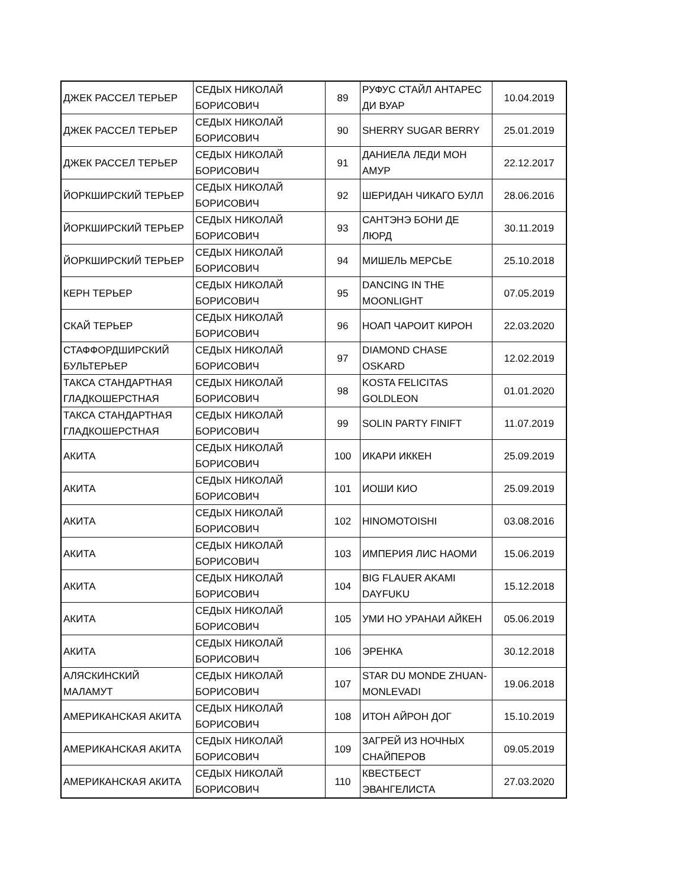| ДЖЕК РАССЕЛ ТЕРЬЕР | СЕДЫХ НИКОЛАЙ БОРИСОВИЧ | 89 | РУФУС СТАЙЛ АНТАРЕС ДИ ВУАР | 10.04.2019 |
| ДЖЕК РАССЕЛ ТЕРЬЕР | СЕДЫХ НИКОЛАЙ БОРИСОВИЧ | 90 | SHERRY SUGAR BERRY | 25.01.2019 |
| ДЖЕК РАССЕЛ ТЕРЬЕР | СЕДЫХ НИКОЛАЙ БОРИСОВИЧ | 91 | ДАНИЕЛА ЛЕДИ МОН АМУР | 22.12.2017 |
| ЙОРКШИРСКИЙ ТЕРЬЕР | СЕДЫХ НИКОЛАЙ БОРИСОВИЧ | 92 | ШЕРИДАН ЧИКАГО БУЛЛ | 28.06.2016 |
| ЙОРКШИРСКИЙ ТЕРЬЕР | СЕДЫХ НИКОЛАЙ БОРИСОВИЧ | 93 | САНТЭНЭ БОНИ ДЕ ЛЮРД | 30.11.2019 |
| ЙОРКШИРСКИЙ ТЕРЬЕР | СЕДЫХ НИКОЛАЙ БОРИСОВИЧ | 94 | МИШЕЛЬ МЕРСЬЕ | 25.10.2018 |
| КЕРН ТЕРЬЕР | СЕДЫХ НИКОЛАЙ БОРИСОВИЧ | 95 | DANCING IN THE MOONLIGHT | 07.05.2019 |
| СКАЙ ТЕРЬЕР | СЕДЫХ НИКОЛАЙ БОРИСОВИЧ | 96 | НОАП ЧАРОИТ КИРОН | 22.03.2020 |
| СТАФФОРДШИРСКИЙ БУЛЬТЕРЬЕР | СЕДЫХ НИКОЛАЙ БОРИСОВИЧ | 97 | DIAMOND CHASE OSKARD | 12.02.2019 |
| ТАКСА СТАНДАРТНАЯ ГЛАДКОШЕРСТНАЯ | СЕДЫХ НИКОЛАЙ БОРИСОВИЧ | 98 | KOSTA FELICITAS GOLDLEON | 01.01.2020 |
| ТАКСА СТАНДАРТНАЯ ГЛАДКОШЕРСТНАЯ | СЕДЫХ НИКОЛАЙ БОРИСОВИЧ | 99 | SOLIN PARTY FINIFT | 11.07.2019 |
| АКИТА | СЕДЫХ НИКОЛАЙ БОРИСОВИЧ | 100 | ИКАРИ ИККЕН | 25.09.2019 |
| АКИТА | СЕДЫХ НИКОЛАЙ БОРИСОВИЧ | 101 | ИОШИ КИО | 25.09.2019 |
| АКИТА | СЕДЫХ НИКОЛАЙ БОРИСОВИЧ | 102 | HINOMOTOISHI | 03.08.2016 |
| АКИТА | СЕДЫХ НИКОЛАЙ БОРИСОВИЧ | 103 | ИМПЕРИЯ ЛИС НАОМИ | 15.06.2019 |
| АКИТА | СЕДЫХ НИКОЛАЙ БОРИСОВИЧ | 104 | BIG FLAUER AKAMI DAYFUKU | 15.12.2018 |
| АКИТА | СЕДЫХ НИКОЛАЙ БОРИСОВИЧ | 105 | УМИ НО УРАНАИ АЙКЕН | 05.06.2019 |
| АКИТА | СЕДЫХ НИКОЛАЙ БОРИСОВИЧ | 106 | ЭРЕНКА | 30.12.2018 |
| АЛЯСКИНСКИЙ МАЛАМУТ | СЕДЫХ НИКОЛАЙ БОРИСОВИЧ | 107 | STAR DU MONDE ZHUAN-MONLEVADI | 19.06.2018 |
| АМЕРИКАНСКАЯ АКИТА | СЕДЫХ НИКОЛАЙ БОРИСОВИЧ | 108 | ИТОН АЙРОН ДОГ | 15.10.2019 |
| АМЕРИКАНСКАЯ АКИТА | СЕДЫХ НИКОЛАЙ БОРИСОВИЧ | 109 | ЗАГРЕЙ ИЗ НОЧНЫХ СНАЙПЕРОВ | 09.05.2019 |
| АМЕРИКАНСКАЯ АКИТА | СЕДЫХ НИКОЛАЙ БОРИСОВИЧ | 110 | КВЕСТБЕСТ ЭВАНГЕЛИСТА | 27.03.2020 |